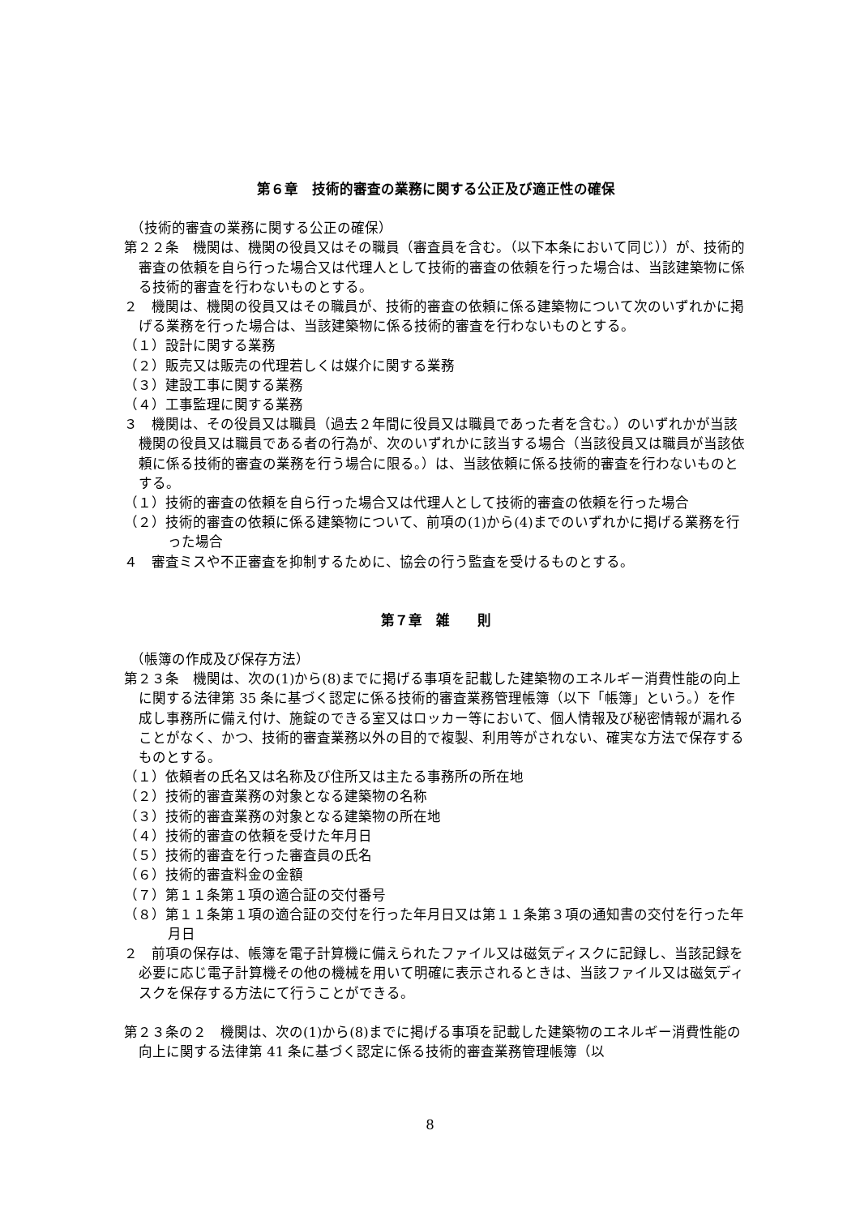第６章　技術的審査の業務に関する公正及び適正性の確保
（技術的審査の業務に関する公正の確保）
第２２条　機関は、機関の役員又はその職員（審査員を含む。（以下本条において同じ））が、技術的審査の依頼を自ら行った場合又は代理人として技術的審査の依頼を行った場合は、当該建築物に係る技術的審査を行わないものとする。
２　機関は、機関の役員又はその職員が、技術的審査の依頼に係る建築物について次のいずれかに掲げる業務を行った場合は、当該建築物に係る技術的審査を行わないものとする。
（１）設計に関する業務
（２）販売又は販売の代理若しくは媒介に関する業務
（３）建設工事に関する業務
（４）工事監理に関する業務
３　機関は、その役員又は職員（過去２年間に役員又は職員であった者を含む。）のいずれかが当該機関の役員又は職員である者の行為が、次のいずれかに該当する場合（当該役員又は職員が当該依頼に係る技術的審査の業務を行う場合に限る。）は、当該依頼に係る技術的審査を行わないものとする。
（１）技術的審査の依頼を自ら行った場合又は代理人として技術的審査の依頼を行った場合
（２）技術的審査の依頼に係る建築物について、前項の(1)から(4)までのいずれかに掲げる業務を行った場合
４　審査ミスや不正審査を抑制するために、協会の行う監査を受けるものとする。
第７章　雑　　則
（帳簿の作成及び保存方法）
第２３条　機関は、次の(1)から(8)までに掲げる事項を記載した建築物のエネルギー消費性能の向上に関する法律第 35 条に基づく認定に係る技術的審査業務管理帳簿（以下「帳簿」という。）を作成し事務所に備え付け、施錠のできる室又はロッカー等において、個人情報及び秘密情報が漏れることがなく、かつ、技術的審査業務以外の目的で複製、利用等がされない、確実な方法で保存するものとする。
（１）依頼者の氏名又は名称及び住所又は主たる事務所の所在地
（２）技術的審査業務の対象となる建築物の名称
（３）技術的審査業務の対象となる建築物の所在地
（４）技術的審査の依頼を受けた年月日
（５）技術的審査を行った審査員の氏名
（６）技術的審査料金の金額
（７）第１１条第１項の適合証の交付番号
（８）第１１条第１項の適合証の交付を行った年月日又は第１１条第３項の通知書の交付を行った年月日
２　前項の保存は、帳簿を電子計算機に備えられたファイル又は磁気ディスクに記録し、当該記録を必要に応じ電子計算機その他の機械を用いて明確に表示されるときは、当該ファイル又は磁気ディスクを保存する方法にて行うことができる。
第２３条の２　機関は、次の(1)から(8)までに掲げる事項を記載した建築物のエネルギー消費性能の向上に関する法律第 41 条に基づく認定に係る技術的審査業務管理帳簿（以
8